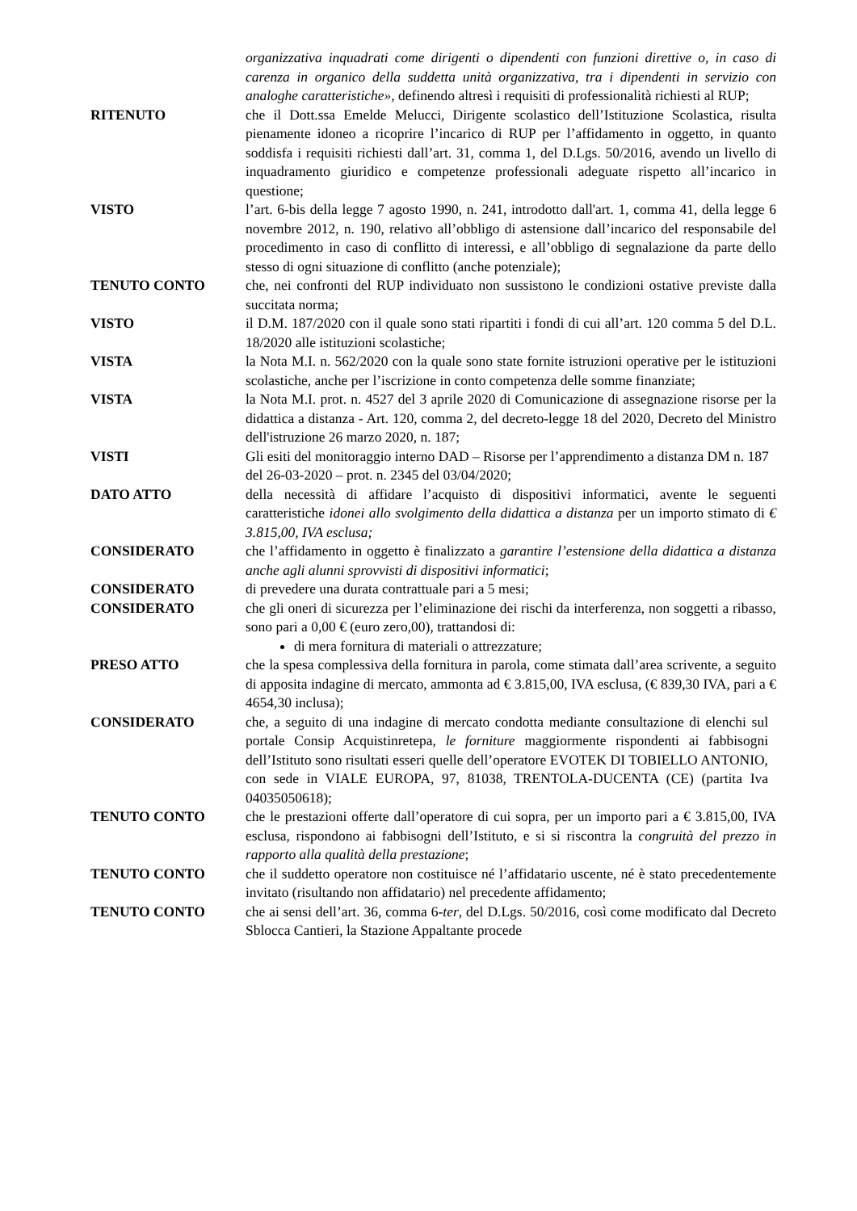organizzativa inquadrati come dirigenti o dipendenti con funzioni direttive o, in caso di carenza in organico della suddetta unità organizzativa, tra i dipendenti in servizio con analoghe caratteristiche», definendo altresì i requisiti di professionalità richiesti al RUP;
RITENUTO che il Dott.ssa Emelde Melucci, Dirigente scolastico dell’Istituzione Scolastica, risulta pienamente idoneo a ricoprire l’incarico di RUP per l’affidamento in oggetto, in quanto soddisfa i requisiti richiesti dall’art. 31, comma 1, del D.Lgs. 50/2016, avendo un livello di inquadramento giuridico e competenze professionali adeguate rispetto all’incarico in questione;
VISTO l’art. 6-bis della legge 7 agosto 1990, n. 241, introdotto dall'art. 1, comma 41, della legge 6 novembre 2012, n. 190, relativo all’obbligo di astensione dall’incarico del responsabile del procedimento in caso di conflitto di interessi, e all’obbligo di segnalazione da parte dello stesso di ogni situazione di conflitto (anche potenziale);
TENUTO CONTO che, nei confronti del RUP individuato non sussistono le condizioni ostative previste dalla succitata norma;
VISTO il D.M. 187/2020 con il quale sono stati ripartiti i fondi di cui all’art. 120 comma 5 del D.L. 18/2020 alle istituzioni scolastiche;
VISTA la Nota M.I. n. 562/2020 con la quale sono state fornite istruzioni operative per le istituzioni scolastiche, anche per l’iscrizione in conto competenza delle somme finanziate;
VISTA la Nota M.I. prot. n. 4527 del 3 aprile 2020 di Comunicazione di assegnazione risorse per la didattica a distanza - Art. 120, comma 2, del decreto-legge 18 del 2020, Decreto del Ministro dell'istruzione 26 marzo 2020, n. 187;
VISTI Gli esiti del monitoraggio interno DAD – Risorse per l’apprendimento a distanza DM n. 187 del 26-03-2020 – prot. n. 2345 del 03/04/2020;
DATO ATTO della necessità di affidare l’acquisto di dispositivi informatici, avente le seguenti caratteristiche idonei allo svolgimento della didattica a distanza per un importo stimato di € 3.815,00, IVA esclusa;
CONSIDERATO che l’affidamento in oggetto è finalizzato a garantire l’estensione della didattica a distanza anche agli alunni sprovvisti di dispositivi informatici;
CONSIDERATO di prevedere una durata contrattuale pari a 5 mesi;
CONSIDERATO che gli oneri di sicurezza per l’eliminazione dei rischi da interferenza, non soggetti a ribasso, sono pari a 0,00 € (euro zero,00), trattandosi di:
di mera fornitura di materiali o attrezzature;
PRESO ATTO che la spesa complessiva della fornitura in parola, come stimata dall’area scrivente, a seguito di apposita indagine di mercato, ammonta ad € 3.815,00, IVA esclusa, (€ 839,30 IVA, pari a € 4654,30 inclusa);
CONSIDERATO che, a seguito di una indagine di mercato condotta mediante consultazione di elenchi sul portale Consip Acquistinretepa, le forniture maggiormente rispondenti ai fabbisogni dell’Istituto sono risultati esseri quelle dell’operatore EVOTEK DI TOBIELLO ANTONIO, con sede in VIALE EUROPA, 97, 81038, TRENTOLA-DUCENTA (CE) (partita Iva 04035050618);
TENUTO CONTO che le prestazioni offerte dall’operatore di cui sopra, per un importo pari a € 3.815,00, IVA esclusa, rispondono ai fabbisogni dell’Istituto, e si si riscontra la congruità del prezzo in rapporto alla qualità della prestazione;
TENUTO CONTO che il suddetto operatore non costituisce né l’affidatario uscente, né è stato precedentemente invitato (risultando non affidatario) nel precedente affidamento;
TENUTO CONTO che ai sensi dell’art. 36, comma 6-ter, del D.Lgs. 50/2016, così come modificato dal Decreto Sblocca Cantieri, la Stazione Appaltante procede